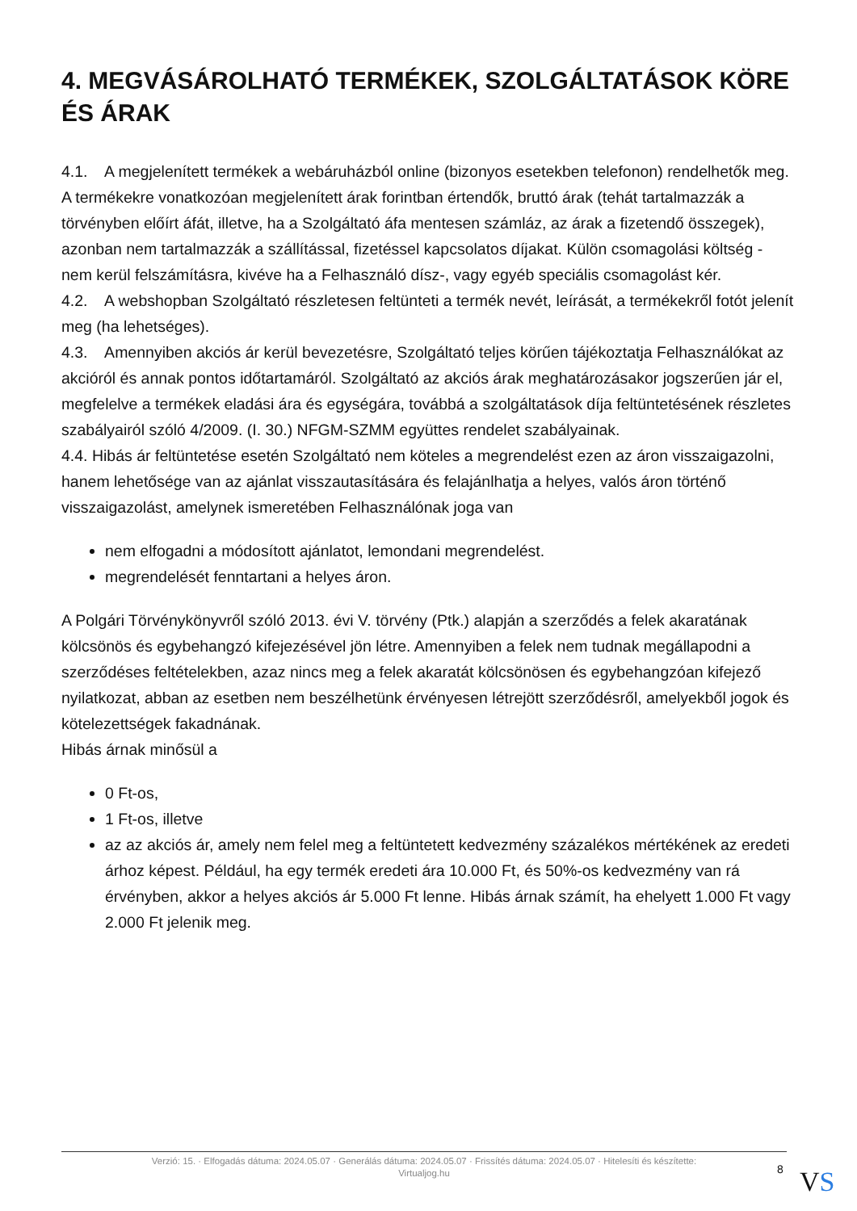4. MEGVÁSÁROLHATÓ TERMÉKEK, SZOLGÁLTATÁSOK KÖRE ÉS ÁRAK
4.1. A megjelenített termékek a webáruházból online (bizonyos esetekben telefonon) rendelhetők meg. A termékekre vonatkozóan megjelenített árak forintban értendők, bruttó árak (tehát tartalmazzák a törvényben előírt áfát, illetve, ha a Szolgáltató áfa mentesen számláz, az árak a fizetendő összegek), azonban nem tartalmazzák a szállítással, fizetéssel kapcsolatos díjakat. Külön csomagolási költség - nem kerül felszámításra, kivéve ha a Felhasználó dísz-, vagy egyéb speciális csomagolást kér.
4.2. A webshopban Szolgáltató részletesen feltünteti a termék nevét, leírását, a termékekről fotót jelenít meg (ha lehetséges).
4.3. Amennyiben akciós ár kerül bevezetésre, Szolgáltató teljes körűen tájékoztatja Felhasználókat az akcióról és annak pontos időtartamáról. Szolgáltató az akciós árak meghatározásakor jogszerűen jár el, megfelelve a termékek eladási ára és egységára, továbbá a szolgáltatások díja feltüntetésének részletes szabályairól szóló 4/2009. (I. 30.) NFGM-SZMM együttes rendelet szabályainak.
4.4. Hibás ár feltüntetése esetén Szolgáltató nem köteles a megrendelést ezen az áron visszaigazolni, hanem lehetősége van az ajánlat visszautasítására és felajánlhatja a helyes, valós áron történő visszaigazolást, amelynek ismeretében Felhasználónak joga van
nem elfogadni a módosított ajánlatot, lemondani megrendelést.
megrendelését fenntartani a helyes áron.
A Polgári Törvénykönyvről szóló 2013. évi V. törvény (Ptk.) alapján a szerződés a felek akaratának kölcsönös és egybehangzó kifejezésével jön létre. Amennyiben a felek nem tudnak megállapodni a szerződéses feltételekben, azaz nincs meg a felek akaratát kölcsönösen és egybehangzóan kifejező nyilatkozat, abban az esetben nem beszélhetünk érvényesen létrejött szerződésről, amelyekből jogok és kötelezettségek fakadnának.
Hibás árnak minősül a
0 Ft-os,
1 Ft-os, illetve
az az akciós ár, amely nem felel meg a feltüntetett kedvezmény százalékos mértékének az eredeti árhoz képest. Például, ha egy termék eredeti ára 10.000 Ft, és 50%-os kedvezmény van rá érvényben, akkor a helyes akciós ár 5.000 Ft lenne. Hibás árnak számít, ha ehelyett 1.000 Ft vagy 2.000 Ft jelenik meg.
Verzió: 15. · Elfogadás dátuma: 2024.05.07 · Generálás dátuma: 2024.05.07 · Frissítés dátuma: 2024.05.07 · Hitelesíti és készítette:
Virtualjog.hu
8 VS